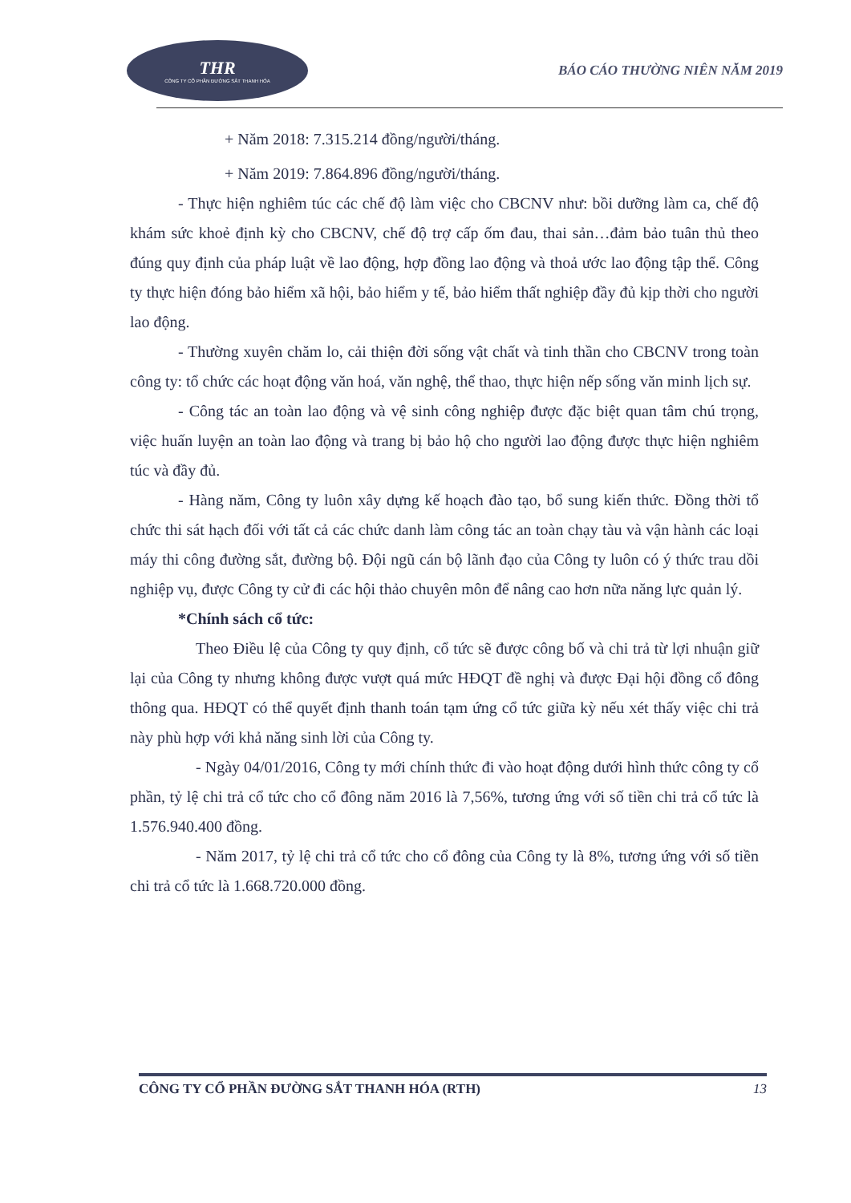THR
CÔNG TY CỔ PHẦN ĐƯỜNG SẮT THANH HÓA
BÁO CÁO THƯỜNG NIÊN NĂM 2019
+ Năm 2018: 7.315.214 đồng/người/tháng.
+ Năm 2019: 7.864.896 đồng/người/tháng.
- Thực hiện nghiêm túc các chế độ làm việc cho CBCNV như: bồi dưỡng làm ca, chế độ khám sức khoẻ định kỳ cho CBCNV, chế độ trợ cấp ốm đau, thai sản…đảm bảo tuân thủ theo đúng quy định của pháp luật về lao động, hợp đồng lao động và thoả ước lao động tập thể. Công ty thực hiện đóng bảo hiểm xã hội, bảo hiểm y tế, bảo hiểm thất nghiệp đầy đủ kịp thời cho người lao động.
- Thường xuyên chăm lo, cải thiện đời sống vật chất và tinh thần cho CBCNV trong toàn công ty: tổ chức các hoạt động văn hoá, văn nghệ, thể thao, thực hiện nếp sống văn minh lịch sự.
- Công tác an toàn lao động và vệ sinh công nghiệp được đặc biệt quan tâm chú trọng, việc huấn luyện an toàn lao động và trang bị bảo hộ cho người lao động được thực hiện nghiêm túc và đầy đủ.
- Hàng năm, Công ty luôn xây dựng kế hoạch đào tạo, bổ sung kiến thức. Đồng thời tổ chức thi sát hạch đối với tất cả các chức danh làm công tác an toàn chạy tàu và vận hành các loại máy thi công đường sắt, đường bộ. Đội ngũ cán bộ lãnh đạo của Công ty luôn có ý thức trau dồi nghiệp vụ, được Công ty cử đi các hội thảo chuyên môn để nâng cao hơn nữa năng lực quản lý.
*Chính sách cổ tức:
Theo Điều lệ của Công ty quy định, cổ tức sẽ được công bố và chi trả từ lợi nhuận giữ lại của Công ty nhưng không được vượt quá mức HĐQT đề nghị và được Đại hội đồng cổ đông thông qua. HĐQT có thể quyết định thanh toán tạm ứng cổ tức giữa kỳ nếu xét thấy việc chi trả này phù hợp với khả năng sinh lời của Công ty.
- Ngày 04/01/2016, Công ty mới chính thức đi vào hoạt động dưới hình thức công ty cổ phần, tỷ lệ chi trả cổ tức cho cổ đông năm 2016 là 7,56%, tương ứng với số tiền chi trả cổ tức là 1.576.940.400 đồng.
- Năm 2017, tỷ lệ chi trả cổ tức cho cổ đông của Công ty là 8%, tương ứng với số tiền chi trả cổ tức là 1.668.720.000 đồng.
CÔNG TY CỔ PHẦN ĐƯỜNG SẮT THANH HÓA (RTH) 13